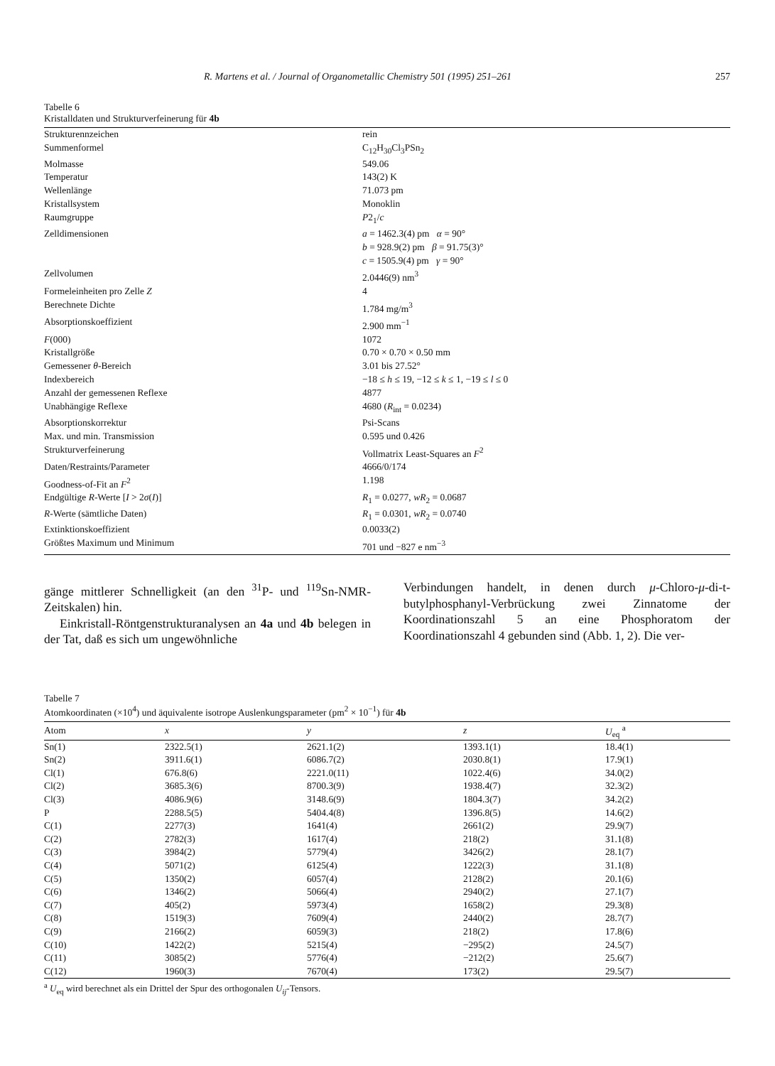R. Martens et al. / Journal of Organometallic Chemistry 501 (1995) 251–261 257
Tabelle 6
Kristalldaten und Strukturverfeinerung für 4b
| Strukturennzeichen | rein |
| Summenformel | C<sub>12</sub>H<sub>30</sub>Cl<sub>3</sub>PSn<sub>2</sub> |
| Molmasse | 549.06 |
| Temperatur | 143(2) K |
| Wellenlänge | 71.073 pm |
| Kristallsystem | Monoklin |
| Raumgruppe | P 2<sub>1</sub>/ c |
| Zelldimensionen | a = 1462.3(4) pm α = 90° b = 928.9(2) pm β = 91.75(3)° c = 1505.9(4) pm γ = 90° |
| Zellvolumen | 2.0446(9) nm<sup>3</sup> |
| Formeleinheiten pro Zelle Z | 4 |
| Berechnete Dichte | 1.784 mg/m<sup>3</sup> |
| Absorptionskoeffizient | 2.900 mm<sup>−1</sup> |
| F (000) | 1072 |
| Kristallgröße | 0.70 × 0.70 × 0.50 mm |
| Gemessener θ -Bereich | 3.01 bis 27.52° |
| Indexbereich | −18 ≤ h ≤ 19, −12 ≤ k ≤ 1, −19 ≤ l ≤ 0 |
| Anzahl der gemessenen Reflexe | 4877 |
| Unabhängige Reflexe | 4680 ( R<sub>int</sub> = 0.0234) |
| Absorptionskorrektur | Psi-Scans |
| Max. und min. Transmission | 0.595 und 0.426 |
| Strukturverfeinerung | Vollmatrix Least-Squares an F<sup>2</sup> |
| Daten/Restraints/Parameter | 4666/0/174 |
| Goodness-of-Fit an F<sup>2</sup> | 1.198 |
| Endgültige R -Werte [ I > 2 σ ( I )] | R<sub>1</sub> = 0.0277, wR<sub>2</sub> = 0.0687 |
| R -Werte (sämtliche Daten) | R<sub>1</sub> = 0.0301, wR<sub>2</sub> = 0.0740 |
| Extinktionskoeffizient | 0.0033(2) |
| Größtes Maximum und Minimum | 701 und −827 e nm<sup>−3</sup> |
gänge mittlerer Schnelligkeit (an den <sup>31</sup>P- und <sup>119</sup>Sn-NMR-Zeitskalen) hin.
Einkristall-Röntgenstrukturanalysen an 4a und 4b belegen in der Tat, daß es sich um ungewöhnliche
Verbindungen handelt, in denen durch μ-Chloro-μ-di-t-butylphosphanyl-Verbrückung zwei Zinnatome der Koordinationszahl 5 an eine Phosphoratom der Koordinationszahl 4 gebunden sind (Abb. 1, 2). Die ver-
Tabelle 7
Atomkoordinaten (×10<sup>4</sup>) und äquivalente isotrope Auslenkungsparameter (pm<sup>2</sup> × 10<sup>−1</sup>) für 4b
| Atom | x | y | z | U<sub>eq</sub> <sup>a</sup> |
| --- | --- | --- | --- | --- |
| Sn(1) | 2322.5(1) | 2621.1(2) | 1393.1(1) | 18.4(1) |
| Sn(2) | 3911.6(1) | 6086.7(2) | 2030.8(1) | 17.9(1) |
| Cl(1) | 676.8(6) | 2221.0(11) | 1022.4(6) | 34.0(2) |
| Cl(2) | 3685.3(6) | 8700.3(9) | 1938.4(7) | 32.3(2) |
| Cl(3) | 4086.9(6) | 3148.6(9) | 1804.3(7) | 34.2(2) |
| P | 2288.5(5) | 5404.4(8) | 1396.8(5) | 14.6(2) |
| C(1) | 2277(3) | 1641(4) | 2661(2) | 29.9(7) |
| C(2) | 2782(3) | 1617(4) | 218(2) | 31.1(8) |
| C(3) | 3984(2) | 5779(4) | 3426(2) | 28.1(7) |
| C(4) | 5071(2) | 6125(4) | 1222(3) | 31.1(8) |
| C(5) | 1350(2) | 6057(4) | 2128(2) | 20.1(6) |
| C(6) | 1346(2) | 5066(4) | 2940(2) | 27.1(7) |
| C(7) | 405(2) | 5973(4) | 1658(2) | 29.3(8) |
| C(8) | 1519(3) | 7609(4) | 2440(2) | 28.7(7) |
| C(9) | 2166(2) | 6059(3) | 218(2) | 17.8(6) |
| C(10) | 1422(2) | 5215(4) | −295(2) | 24.5(7) |
| C(11) | 3085(2) | 5776(4) | −212(2) | 25.6(7) |
| C(12) | 1960(3) | 7670(4) | 173(2) | 29.5(7) |
<sup>a</sup> U<sub>eq</sub> wird berechnet als ein Drittel der Spur des orthogonalen U<sub>ij</sub>-Tensors.